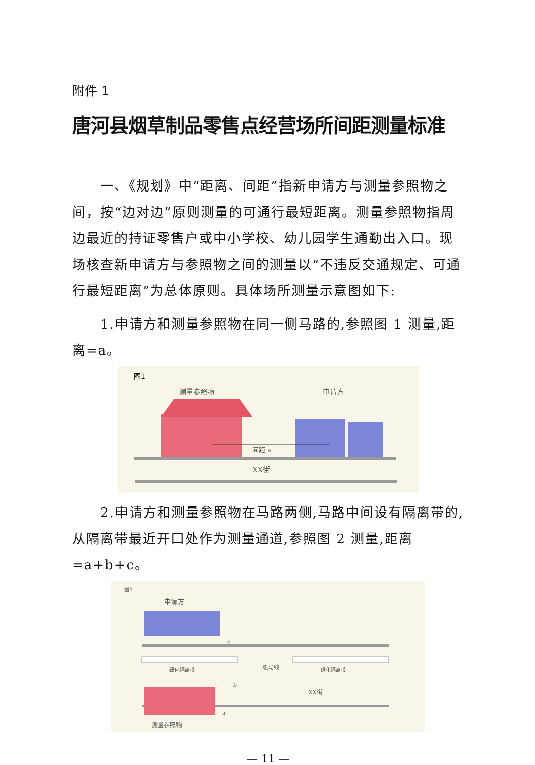附件 1
唐河县烟草制品零售点经营场所间距测量标准
一、《规划》中“距离、间距”指新申请方与测量参照物之间，按“边对边”原则测量的可通行最短距离。测量参照物指周边最近的持证零售户或中小学校、幼儿园学生通勤出入口。现场核查新申请方与参照物之间的测量以“不违反交通规定、可通行最短距离”为总体原则。具体场所测量示意图如下:
1.申请方和测量参照物在同一侧马路的,参照图 1 测量,距离=a。
图1
测量参照物
申请方
间距 a
XX街
2.申请方和测量参照物在马路两侧,马路中间设有隔离带的,从隔离带最近开口处作为测量通道,参照图 2 测量,距离=a+b+c。
图2
申请方
c
绿化隔离带
绿化隔离带
斑马线
b
XX街
a
测量参照物
— 11 —